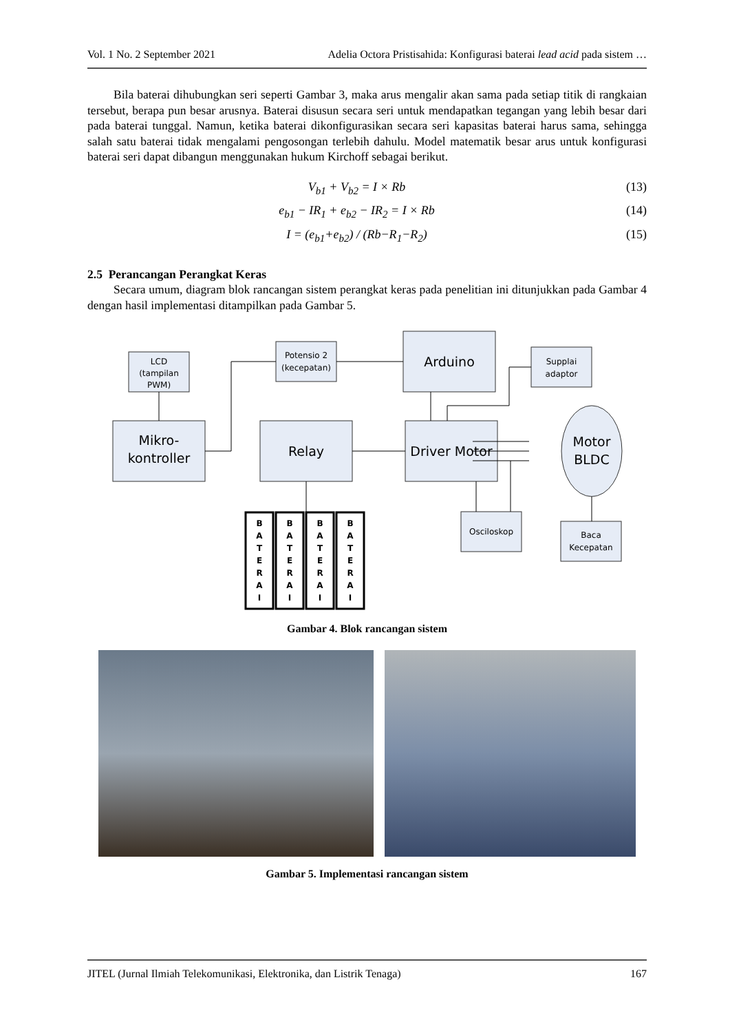Vol. 1 No. 2 September 2021 Adelia Octora Pristisahida: Konfigurasi baterai lead acid pada sistem …
Bila baterai dihubungkan seri seperti Gambar 3, maka arus mengalir akan sama pada setiap titik di rangkaian tersebut, berapa pun besar arusnya. Baterai disusun secara seri untuk mendapatkan tegangan yang lebih besar dari pada baterai tunggal. Namun, ketika baterai dikonfigurasikan secara seri kapasitas baterai harus sama, sehingga salah satu baterai tidak mengalami pengosongan terlebih dahulu. Model matematik besar arus untuk konfigurasi baterai seri dapat dibangun menggunakan hukum Kirchoff sebagai berikut.
V<sub>b1</sub> + V<sub>b2</sub> = I × Rb (13)
e<sub>b1</sub> − IR<sub>1</sub> + e<sub>b2</sub> − IR<sub>2</sub> = I × Rb (14)
I = (e<sub>b1</sub>+e<sub>b2</sub>) / (Rb−R<sub>1</sub>−R<sub>2</sub>) (15)
2.5 Perancangan Perangkat Keras
Secara umum, diagram blok rancangan sistem perangkat keras pada penelitian ini ditunjukkan pada Gambar 4 dengan hasil implementasi ditampilkan pada Gambar 5.
LCD
(tampilan
PWM)
Potensio 2
(kecepatan)
Supplai
adaptor
Osciloskop
Baca
Kecepatan
Arduino
Mikro-
kontroller
Relay
Driver Motor
Motor
BLDC
B
A
T
E
R
A
I
B
A
T
E
R
A
I
B
A
T
E
R
A
I
B
A
T
E
R
A
I
Gambar 4. Blok rancangan sistem
Gambar 5. Implementasi rancangan sistem
JITEL (Jurnal Ilmiah Telekomunikasi, Elektronika, dan Listrik Tenaga) 167